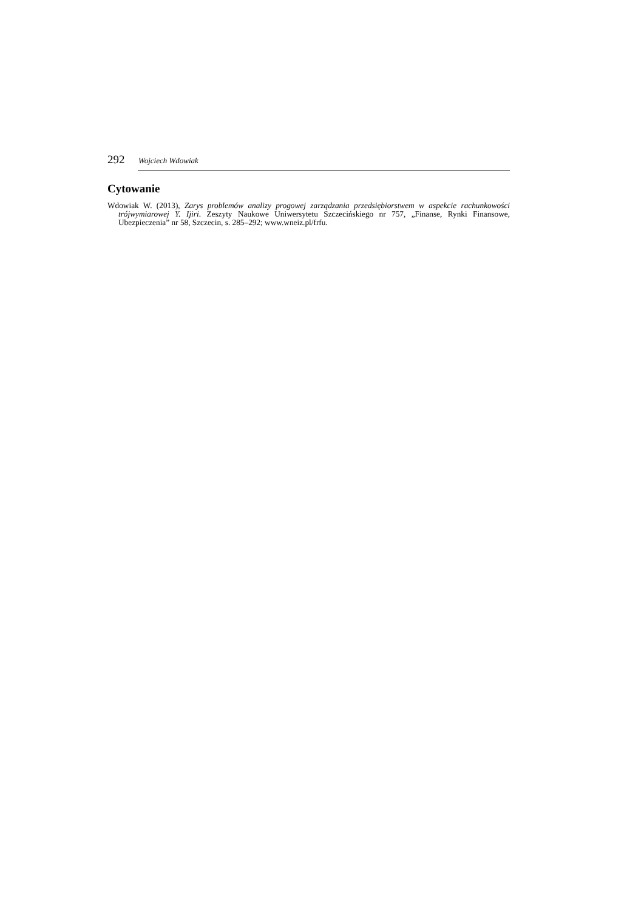292 Wojciech Wdowiak
Cytowanie
Wdowiak W. (2013), Zarys problemów analizy progowej zarządzania przedsiębiorstwem w aspekcie rachunkowości trójwymiarowej Y. Ijiri. Zeszyty Naukowe Uniwersytetu Szczecińskiego nr 757, „Finanse, Rynki Finansowe, Ubezpieczenia” nr 58, Szczecin, s. 285–292; www.wneiz.pl/frfu.